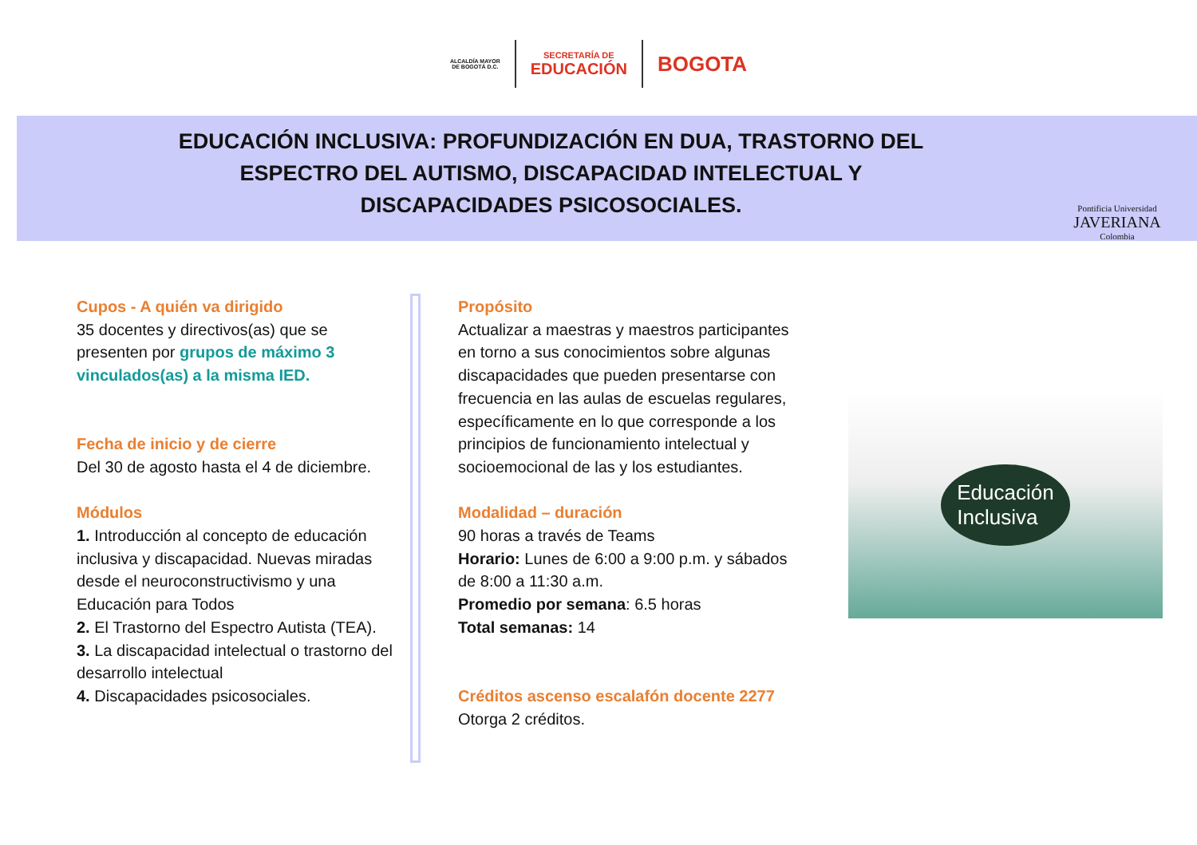ALCALDÍA MAYOR
DE BOGOTÁ D.C.
SECRETARÍA DE
EDUCACIÓN
BOGOTA
EDUCACIÓN INCLUSIVA: PROFUNDIZACIÓN EN DUA, TRASTORNO DEL
ESPECTRO DEL AUTISMO, DISCAPACIDAD INTELECTUAL Y
DISCAPACIDADES PSICOSOCIALES.
Pontificia Universidad
JAVERIANA
Colombia
Cupos - A quién va dirigido
35 docentes y directivos(as) que se presenten por grupos de máximo 3 vinculados(as) a la misma IED.
Fecha de inicio y de cierre
Del 30 de agosto hasta el 4 de diciembre.
Módulos
1. Introducción al concepto de educación inclusiva y discapacidad. Nuevas miradas desde el neuroconstructivismo y una Educación para Todos
2. El Trastorno del Espectro Autista (TEA).
3. La discapacidad intelectual o trastorno del desarrollo intelectual
4. Discapacidades psicosociales.
Propósito
Actualizar a maestras y maestros participantes en torno a sus conocimientos sobre algunas discapacidades que pueden presentarse con frecuencia en las aulas de escuelas regulares, específicamente en lo que corresponde a los principios de funcionamiento intelectual y socioemocional de las y los estudiantes.
Modalidad – duración
90 horas a través de Teams
Horario: Lunes de 6:00 a 9:00 p.m. y sábados de 8:00 a 11:30 a.m.
Promedio por semana: 6.5 horas
Total semanas: 14
Créditos ascenso escalafón docente 2277
Otorga 2 créditos.
Educación
Inclusiva